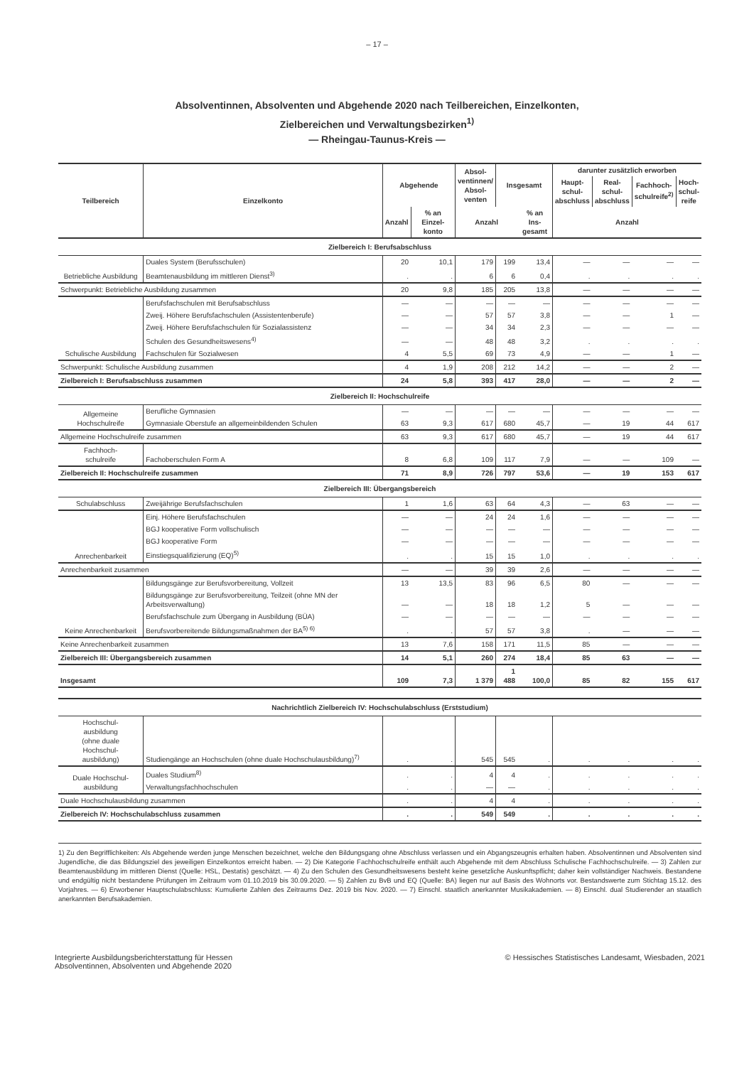– 17 –
Absolventinnen, Absolventen und Abgehende 2020 nach Teilbereichen, Einzelkonten,
Zielbereichen und Verwaltungsbezirken<sup>1)</sup>
— Rheingau-Taunus-Kreis —
| Teilbereich | Einzelkonto | Abgehende | | Absol- ventinnen/ Absol- venten | Insgesamt | | darunter zusätzlich erworben | | | |
| --- | --- | --- | --- | --- | --- | --- | --- | --- | --- | --- |
| | | | | | | | Haupt- schul- abschluss | Real- schul- abschluss | Fachhoch- schulreife<sup>2)</sup> | Hoch- schul- reife |
| | | Anzahl | % an Einzel- konto | Anzahl | | % an Ins- gesamt | Anzahl | | | |
| Zielbereich I: Berufsabschluss | | | | | | | | | | |
| Betriebliche Ausbildung | Duales System (Berufsschulen) | 20 | 10,1 | 179 | 199 | 13,4 | — | — | — | — |
| | Beamtenausbildung im mittleren Dienst<sup>3)</sup> | . | . | 6 | 6 | 0,4 | . | . | . | . |
| Schwerpunkt: Betriebliche Ausbildung zusammen | | 20 | 9,8 | 185 | 205 | 13,8 | — | — | — | — |
| Schulische Ausbildung | Berufsfachschulen mit Berufsabschluss | — | — | — | — | — | — | — | — | — |
| | Zweij. Höhere Berufsfachschulen (Assistentenberufe) | — | — | 57 | 57 | 3,8 | — | — | 1 | — |
| | Zweij. Höhere Berufsfachschulen für Sozialassistenz | — | — | 34 | 34 | 2,3 | — | — | — | — |
| | Schulen des Gesundheitswesens<sup>4)</sup> | — | — | 48 | 48 | 3,2 | . | . | . | . |
| | Fachschulen für Sozialwesen | 4 | 5,5 | 69 | 73 | 4,9 | — | — | 1 | — |
| Schwerpunkt: Schulische Ausbildung zusammen | | 4 | 1,9 | 208 | 212 | 14,2 | — | — | 2 | — |
| Zielbereich I: Berufsabschluss zusammen | | 24 | 5,8 | 393 | 417 | 28,0 | — | — | 2 | — |
| Zielbereich II: Hochschulreife | | | | | | | | | | |
| Allgemeine Hochschulreife | Berufliche Gymnasien | — | — | — | — | — | — | — | — | — |
| | Gymnasiale Oberstufe an allgemeinbildenden Schulen | 63 | 9,3 | 617 | 680 | 45,7 | — | 19 | 44 | 617 |
| Allgemeine Hochschulreife zusammen | | 63 | 9,3 | 617 | 680 | 45,7 | — | 19 | 44 | 617 |
| Fachhoch- schulreife | Fachoberschulen Form A | 8 | 6,8 | 109 | 117 | 7,9 | — | — | 109 | — |
| Zielbereich II: Hochschulreife zusammen | | 71 | 8,9 | 726 | 797 | 53,6 | — | 19 | 153 | 617 |
| Zielbereich III: Übergangsbereich | | | | | | | | | | |
| Schulabschluss | Zweijährige Berufsfachschulen | 1 | 1,6 | 63 | 64 | 4,3 | — | 63 | — | — |
| Anrechenbarkeit | Einj. Höhere Berufsfachschulen | — | — | 24 | 24 | 1,6 | — | — | — | — |
| | BGJ kooperative Form vollschulisch | — | — | — | — | — | — | — | — | — |
| | BGJ kooperative Form | — | — | — | — | — | — | — | — | — |
| | Einstiegsqualifizierung (EQ)<sup>5)</sup> | . | . | 15 | 15 | 1,0 | . | . | . | . |
| Anrechenbarkeit zusammen | | — | — | 39 | 39 | 2,6 | — | — | — | — |
| Keine Anrechenbarkeit | Bildungsgänge zur Berufsvorbereitung, Vollzeit | 13 | 13,5 | 83 | 96 | 6,5 | 80 | — | — | — |
| | Bildungsgänge zur Berufsvorbereitung, Teilzeit (ohne MN der Arbeitsverwaltung) | — | — | 18 | 18 | 1,2 | 5 | — | — | — |
| | Berufsfachschule zum Übergang in Ausbildung (BÜA) | — | — | — | — | — | — | — | — | — |
| | Berufsvorbereitende Bildungsmaßnahmen der BA<sup>5) 6)</sup> | . | . | 57 | 57 | 3,8 | . | — | — | — |
| Keine Anrechenbarkeit zusammen | | 13 | 7,6 | 158 | 171 | 11,5 | 85 | — | — | — |
| Zielbereich III: Übergangsbereich zusammen | | 14 | 5,1 | 260 | 274 | 18,4 | 85 | 63 | — | — |
| Insgesamt | | 109 | 7,3 | 1 379 | 1 488 | 100,0 | 85 | 82 | 155 | 617 |
| Nachrichtlich Zielbereich IV: Hochschulabschluss (Erststudium) | | | | | | | | | | |
| Hochschul- ausbildung (ohne duale Hochschul- ausbildung) | Studiengänge an Hochschulen (ohne duale Hochschulausbildung)<sup>7)</sup> | . | . | 545 | 545 | . | . | . | . | . |
| Duale Hochschul- ausbildung | Duales Studium<sup>8)</sup> | . | . | 4 | 4 | . | . | . | . | . |
| | Verwaltungsfachhochschulen | . | . | — | — | . | . | . | . | . |
| Duale Hochschulausbildung zusammen | | . | . | 4 | 4 | . | . | . | . | . |
| Zielbereich IV: Hochschulabschluss zusammen | | . | . | 549 | 549 | . | . | . | . | . |
1) Zu den Begrifflichkeiten: Als Abgehende werden junge Menschen bezeichnet, welche den Bildungsgang ohne Abschluss verlassen und ein Abgangszeugnis erhalten haben. Absolventinnen und Absolventen sind Jugendliche, die das Bildungsziel des jeweiligen Einzelkontos erreicht haben. — 2) Die Kategorie Fachhochschulreife enthält auch Abgehende mit dem Abschluss Schulische Fachhochschulreife. — 3) Zahlen zur Beamtenausbildung im mittleren Dienst (Quelle: HSL, Destatis) geschätzt. — 4) Zu den Schulen des Gesundheitswesens besteht keine gesetzliche Auskunftspflicht; daher kein vollständiger Nachweis. Bestandene und endgültig nicht bestandene Prüfungen im Zeitraum vom 01.10.2019 bis 30.09.2020. — 5) Zahlen zu BvB und EQ (Quelle: BA) liegen nur auf Basis des Wohnorts vor. Bestandswerte zum Stichtag 15.12. des Vorjahres. — 6) Erworbener Hauptschulabschluss: Kumulierte Zahlen des Zeitraums Dez. 2019 bis Nov. 2020. — 7) Einschl. staatlich anerkannter Musikakademien. — 8) Einschl. dual Studierender an staatlich anerkannten Berufsakademien.
Integrierte Ausbildungsberichterstattung für Hessen
Absolventinnen, Absolventen und Abgehende 2020
© Hessisches Statistisches Landesamt, Wiesbaden, 2021